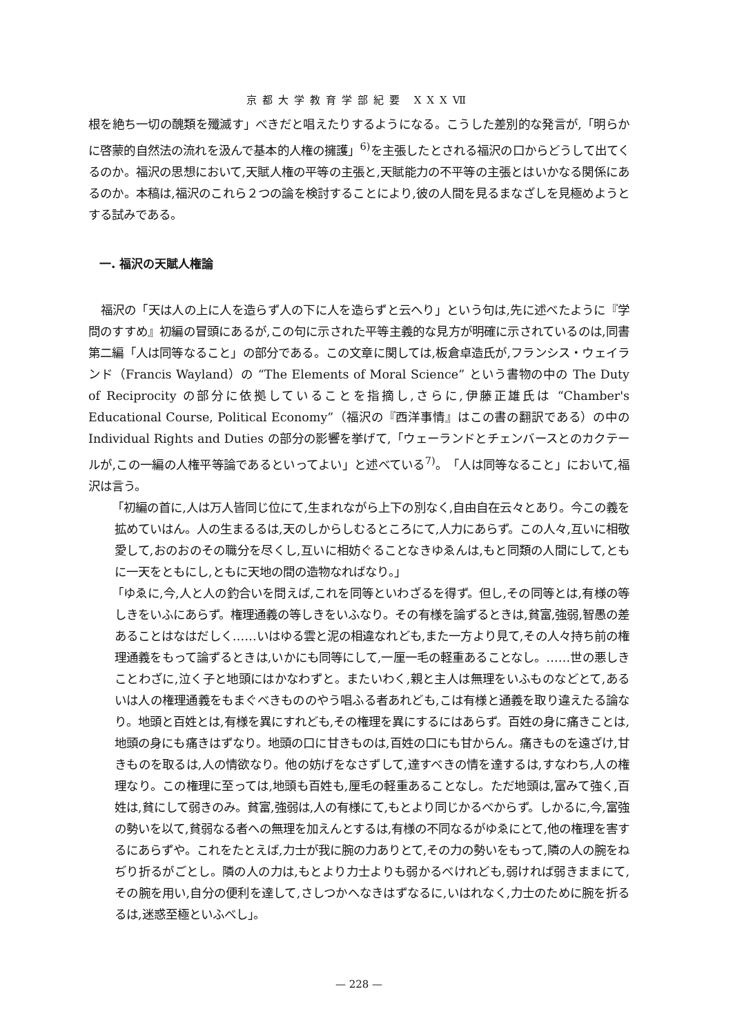京都大学教育学部紀要 XXXⅦ
根を絶ち一切の醜類を殲滅す」べきだと唱えたりするようになる。こうした差別的な発言が,「明らかに啓蒙的自然法の流れを汲んで基本的人権の擁護」<sup>6)</sup>を主張したとされる福沢の口からどうして出てくるのか。福沢の思想において,天賦人権の平等の主張と,天賦能力の不平等の主張とはいかなる関係にあるのか。本稿は,福沢のこれら２つの論を検討することにより,彼の人間を見るまなざしを見極めようとする試みである。
一. 福沢の天賦人権論
福沢の「天は人の上に人を造らず人の下に人を造らずと云へり」という句は,先に述べたように『学問のすすめ』初編の冒頭にあるが,この句に示された平等主義的な見方が明確に示されているのは,同書第二編「人は同等なること」の部分である。この文章に関しては,板倉卓造氏が,フランシス・ウェイランド（Francis Wayland）の “The Elements of Moral Science” という書物の中の The Duty of Reciprocity の部分に依拠していることを指摘し,さらに,伊藤正雄氏は “Chamber's Educational Course, Political Economy”（福沢の『西洋事情』はこの書の翻訳である）の中の Individual Rights and Duties の部分の影響を挙げて,「ウェーランドとチェンバースとのカクテールが,この一編の人権平等論であるといってよい」と述べている<sup>7)</sup>。「人は同等なること」において,福沢は言う。
「初編の首に,人は万人皆同じ位にて,生まれながら上下の別なく,自由自在云々とあり。今この義を拡めていはん。人の生まるるは,天のしからしむるところにて,人力にあらず。この人々,互いに相敬愛して,おのおのその職分を尽くし,互いに相妨ぐることなきゆゑんは,もと同類の人間にして,ともに一天をともにし,ともに天地の間の造物なればなり。」
「ゆゑに,今,人と人の釣合いを問えば,これを同等といわざるを得ず。但し,その同等とは,有様の等しきをいふにあらず。権理通義の等しきをいふなり。その有様を論ずるときは,貧富,強弱,智愚の差あることはなはだしく……いはゆる雲と泥の相違なれども,また一方より見て,その人々持ち前の権理通義をもって論ずるときは,いかにも同等にして,一厘一毛の軽重あることなし。……世の悪しきことわざに,泣く子と地頭にはかなわずと。またいわく,親と主人は無理をいふものなどとて,あるいは人の権理通義をもまぐべきもののやう唱ふる者あれども,こは有様と通義を取り違えたる論なり。地頭と百姓とは,有様を異にすれども,その権理を異にするにはあらず。百姓の身に痛きことは,地頭の身にも痛きはずなり。地頭の口に甘きものは,百姓の口にも甘からん。痛きものを遠ざけ,甘きものを取るは,人の情欲なり。他の妨げをなさずして,達すべきの情を達するは,すなわち,人の権理なり。この権理に至っては,地頭も百姓も,厘毛の軽重あることなし。ただ地頭は,富みて強く,百姓は,貧にして弱きのみ。貧富,強弱は,人の有様にて,もとより同じかるべからず。しかるに,今,富強の勢いを以て,貧弱なる者への無理を加えんとするは,有様の不同なるがゆゑにとて,他の権理を害するにあらずや。これをたとえば,力士が我に腕の力ありとて,その力の勢いをもって,隣の人の腕をねぢり折るがごとし。隣の人の力は,もとより力士よりも弱かるべけれども,弱ければ弱きままにて,その腕を用い,自分の便利を達して,さしつかへなきはずなるに,いはれなく,力士のために腕を折るるは,迷惑至極といふべし」。
— 228 —